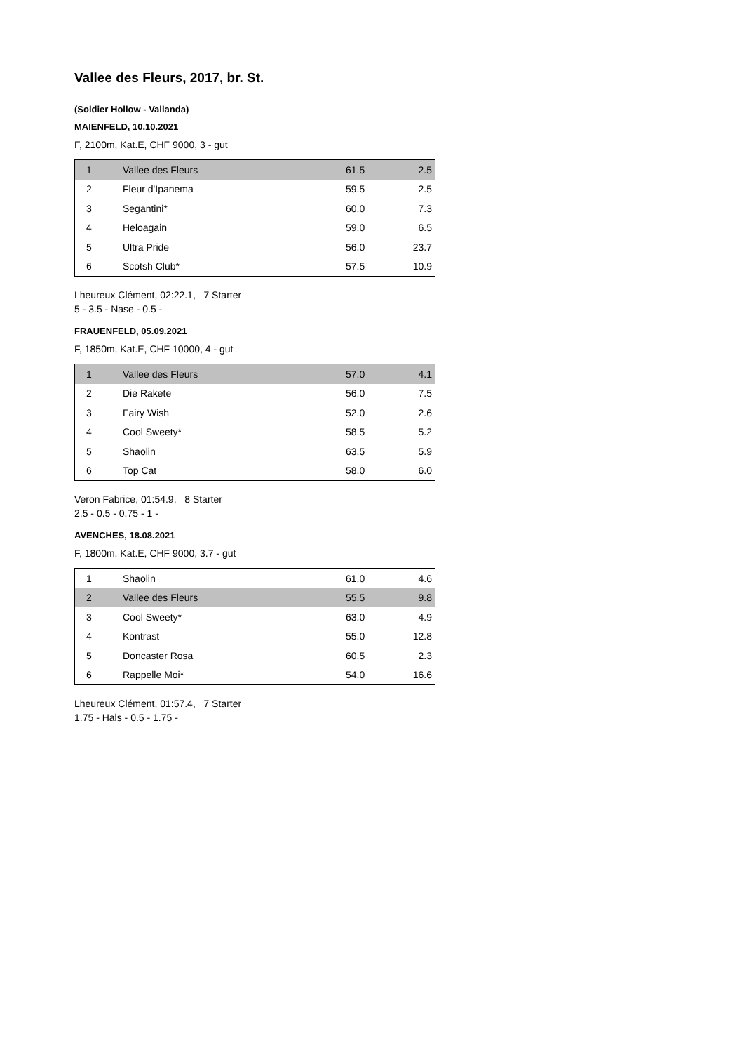Vallee des Fleurs, 2017, br. St.
(Soldier Hollow - Vallanda)
MAIENFELD, 10.10.2021
F, 2100m, Kat.E, CHF 9000, 3 - gut
| 1 | Vallee des Fleurs | 61.5 | 2.5 |
| 2 | Fleur d'Ipanema | 59.5 | 2.5 |
| 3 | Segantini* | 60.0 | 7.3 |
| 4 | Heloagain | 59.0 | 6.5 |
| 5 | Ultra Pride | 56.0 | 23.7 |
| 6 | Scotsh Club* | 57.5 | 10.9 |
Lheureux Clément, 02:22.1, 7 Starter
5 - 3.5 - Nase - 0.5 -
FRAUENFELD, 05.09.2021
F, 1850m, Kat.E, CHF 10000, 4 - gut
| 1 | Vallee des Fleurs | 57.0 | 4.1 |
| 2 | Die Rakete | 56.0 | 7.5 |
| 3 | Fairy Wish | 52.0 | 2.6 |
| 4 | Cool Sweety* | 58.5 | 5.2 |
| 5 | Shaolin | 63.5 | 5.9 |
| 6 | Top Cat | 58.0 | 6.0 |
Veron Fabrice, 01:54.9, 8 Starter
2.5 - 0.5 - 0.75 - 1 -
AVENCHES, 18.08.2021
F, 1800m, Kat.E, CHF 9000, 3.7 - gut
| 1 | Shaolin | 61.0 | 4.6 |
| 2 | Vallee des Fleurs | 55.5 | 9.8 |
| 3 | Cool Sweety* | 63.0 | 4.9 |
| 4 | Kontrast | 55.0 | 12.8 |
| 5 | Doncaster Rosa | 60.5 | 2.3 |
| 6 | Rappelle Moi* | 54.0 | 16.6 |
Lheureux Clément, 01:57.4, 7 Starter
1.75 - Hals - 0.5 - 1.75 -